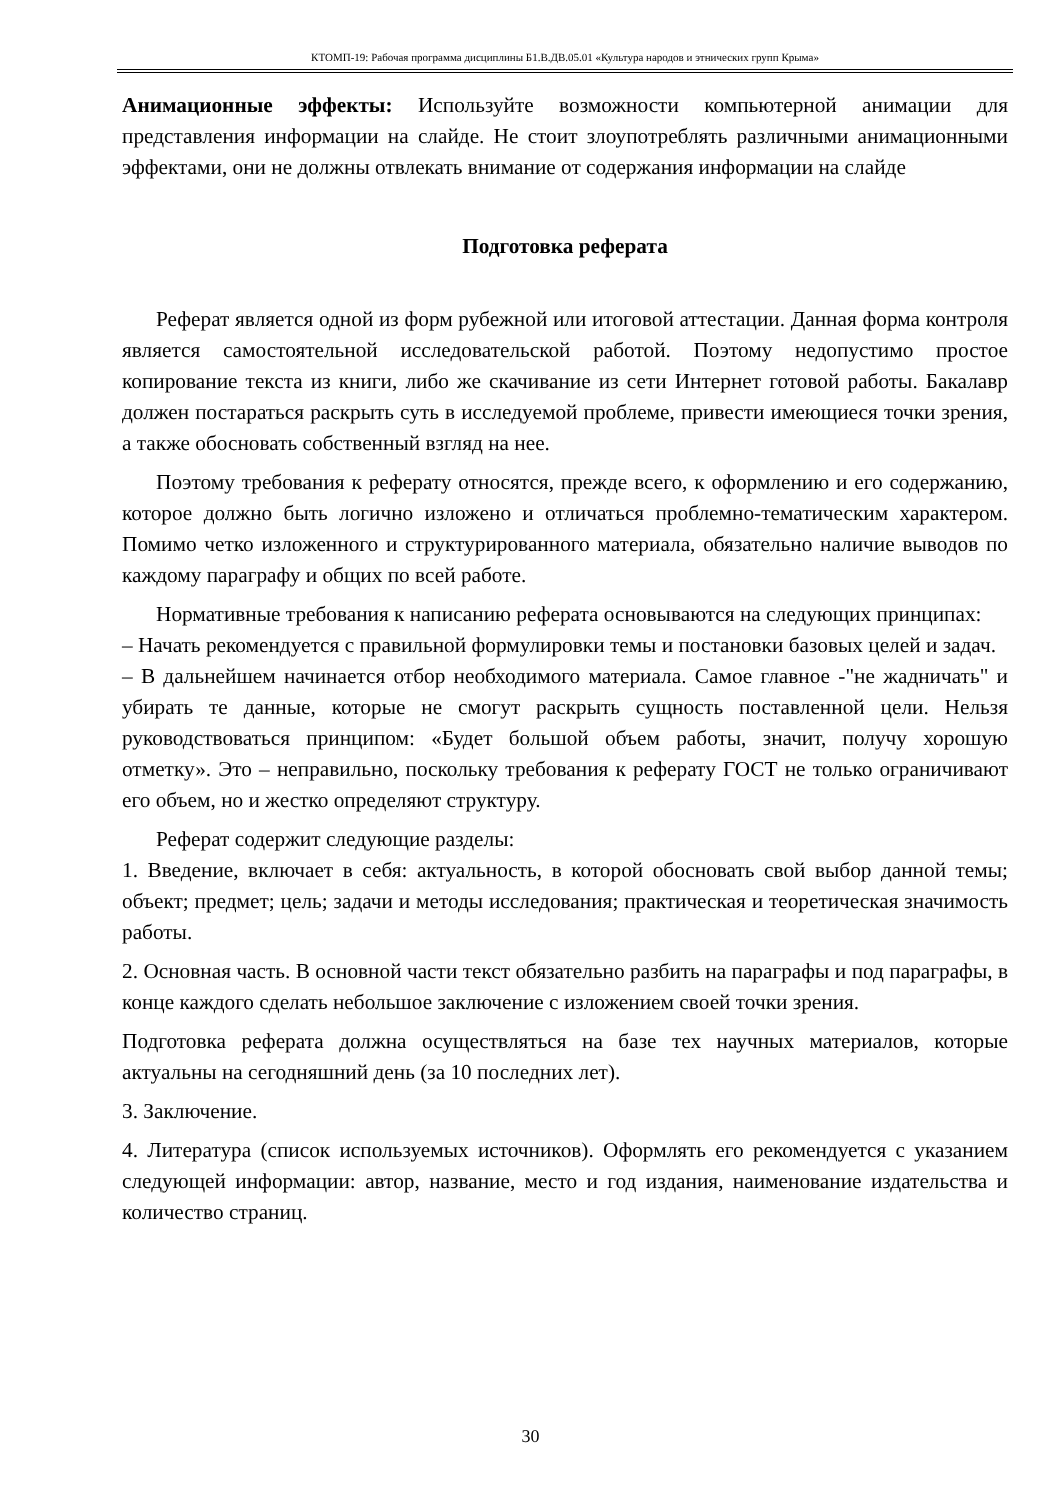КТОМП-19: Рабочая программа дисциплины Б1.В.ДВ.05.01 «Культура народов и этнических групп Крыма»
Анимационные эффекты: Используйте возможности компьютерной анимации для представления информации на слайде. Не стоит злоупотреблять различными анимационными эффектами, они не должны отвлекать внимание от содержания информации на слайде
Подготовка реферата
Реферат является одной из форм рубежной или итоговой аттестации. Данная форма контроля является самостоятельной исследовательской работой. Поэтому недопустимо простое копирование текста из книги, либо же скачивание из сети Интернет готовой работы. Бакалавр должен постараться раскрыть суть в исследуемой проблеме, привести имеющиеся точки зрения, а также обосновать собственный взгляд на нее.
Поэтому требования к реферату относятся, прежде всего, к оформлению и его содержанию, которое должно быть логично изложено и отличаться проблемно-тематическим характером. Помимо четко изложенного и структурированного материала, обязательно наличие выводов по каждому параграфу и общих по всей работе.
Нормативные требования к написанию реферата основываются на следующих принципах:
– Начать рекомендуется с правильной формулировки темы и постановки базовых целей и задач.
– В дальнейшем начинается отбор необходимого материала. Самое главное -"не жадничать" и убирать те данные, которые не смогут раскрыть сущность поставленной цели. Нельзя руководствоваться принципом: «Будет большой объем работы, значит, получу хорошую отметку». Это – неправильно, поскольку требования к реферату ГОСТ не только ограничивают его объем, но и жестко определяют структуру.
Реферат содержит следующие разделы:
1. Введение, включает в себя: актуальность, в которой обосновать свой выбор данной темы; объект; предмет; цель; задачи и методы исследования; практическая и теоретическая значимость работы.
2. Основная часть. В основной части текст обязательно разбить на параграфы и под параграфы, в конце каждого сделать небольшое заключение с изложением своей точки зрения.
Подготовка реферата должна осуществляться на базе тех научных материалов, которые актуальны на сегодняшний день (за 10 последних лет).
3. Заключение.
4. Литература (список используемых источников). Оформлять его рекомендуется с указанием следующей информации: автор, название, место и год издания, наименование издательства и количество страниц.
30